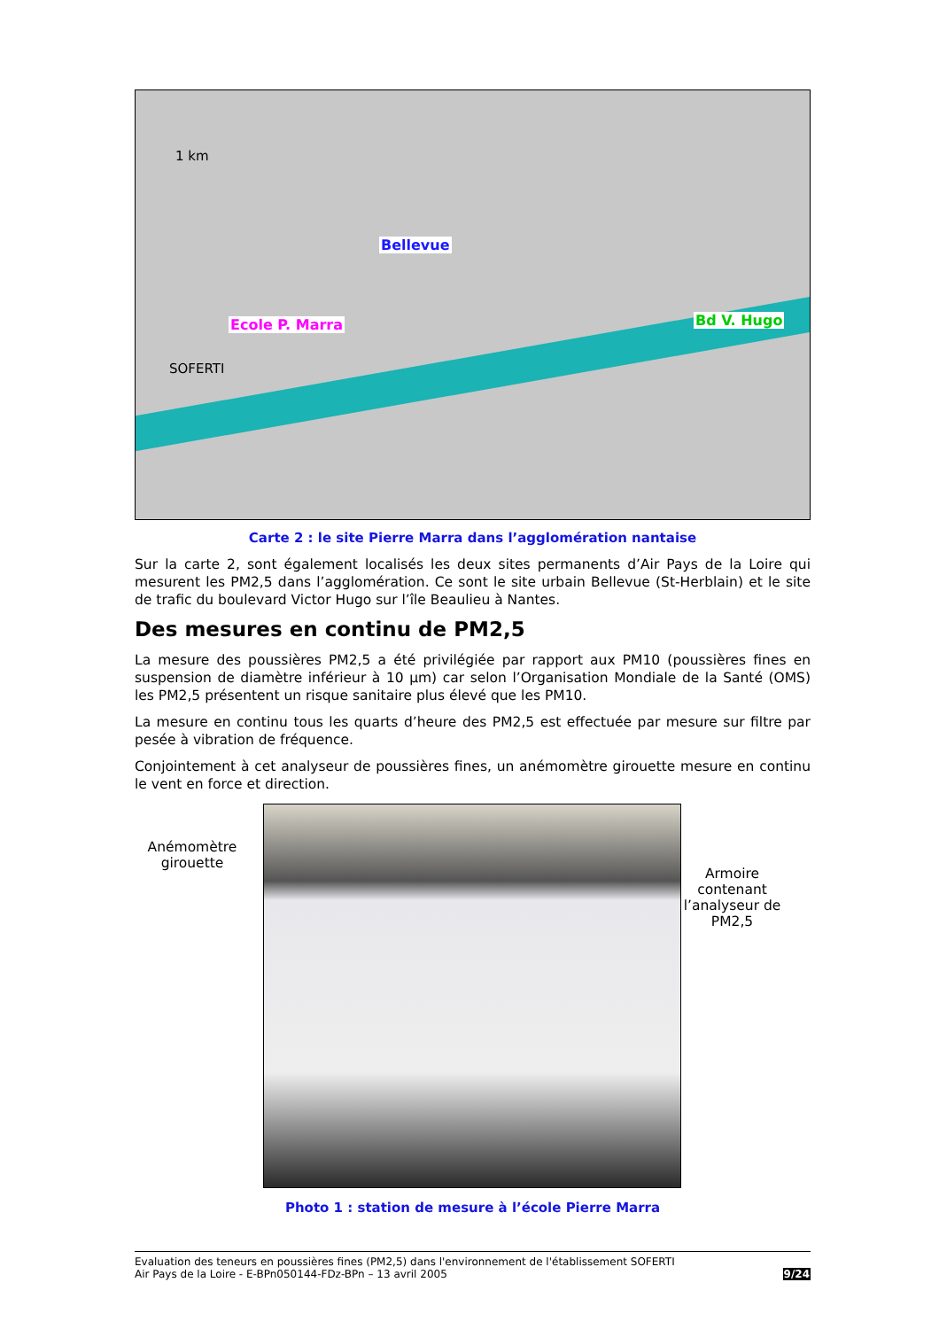1 km
Bellevue
Ecole P. Marra Bd V. Hugo
SOFERTI
Carte 2 : le site Pierre Marra dans l’agglomération nantaise
Sur la carte 2, sont également localisés les deux sites permanents d’Air Pays de la Loire qui mesurent les PM2,5 dans l’agglomération. Ce sont le site urbain Bellevue (St-Herblain) et le site de trafic du boulevard Victor Hugo sur l’île Beaulieu à Nantes.
Des mesures en continu de PM2,5
La mesure des poussières PM2,5 a été privilégiée par rapport aux PM10 (poussières fines en suspension de diamètre inférieur à 10 µm) car selon l’Organisation Mondiale de la Santé (OMS) les PM2,5 présentent un risque sanitaire plus élevé que les PM10.
La mesure en continu tous les quarts d’heure des PM2,5 est effectuée par mesure sur filtre par pesée à vibration de fréquence.
Conjointement à cet analyseur de poussières fines, un anémomètre girouette mesure en continu le vent en force et direction.
Anémomètre girouette
Armoire contenant l’analyseur de PM2,5
Photo 1 : station de mesure à l’école Pierre Marra
Evaluation des teneurs en poussières fines (PM2,5) dans l'environnement de l'établissement SOFERTI
Air Pays de la Loire - E-BPn050144-FDz-BPn – 13 avril 2005
9/24